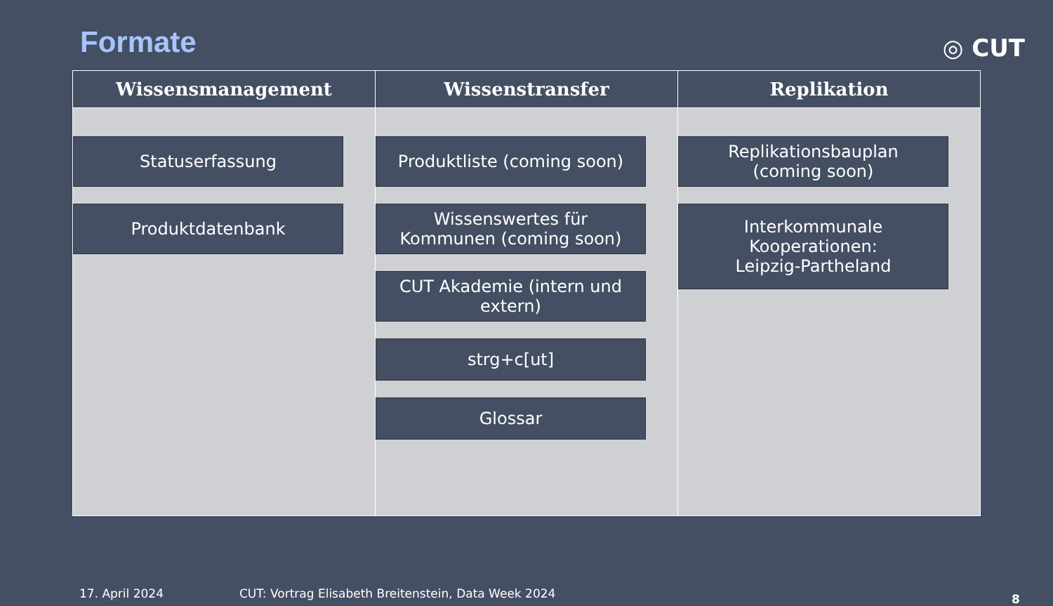Formate
◎ CUT
| Wissensmanagement | Wissenstransfer | Replikation |
| --- | --- | --- |
| Statuserfassung Produktdatenbank | Produktliste (coming soon) Wissenswertes für Kommunen (coming soon) CUT Akademie (intern und extern) strg+c[ut] Glossar | Replikationsbauplan (coming soon) Interkommunale Kooperationen: Leipzig-Partheland |
17. April 2024 CUT: Vortrag Elisabeth Breitenstein, Data Week 2024 8